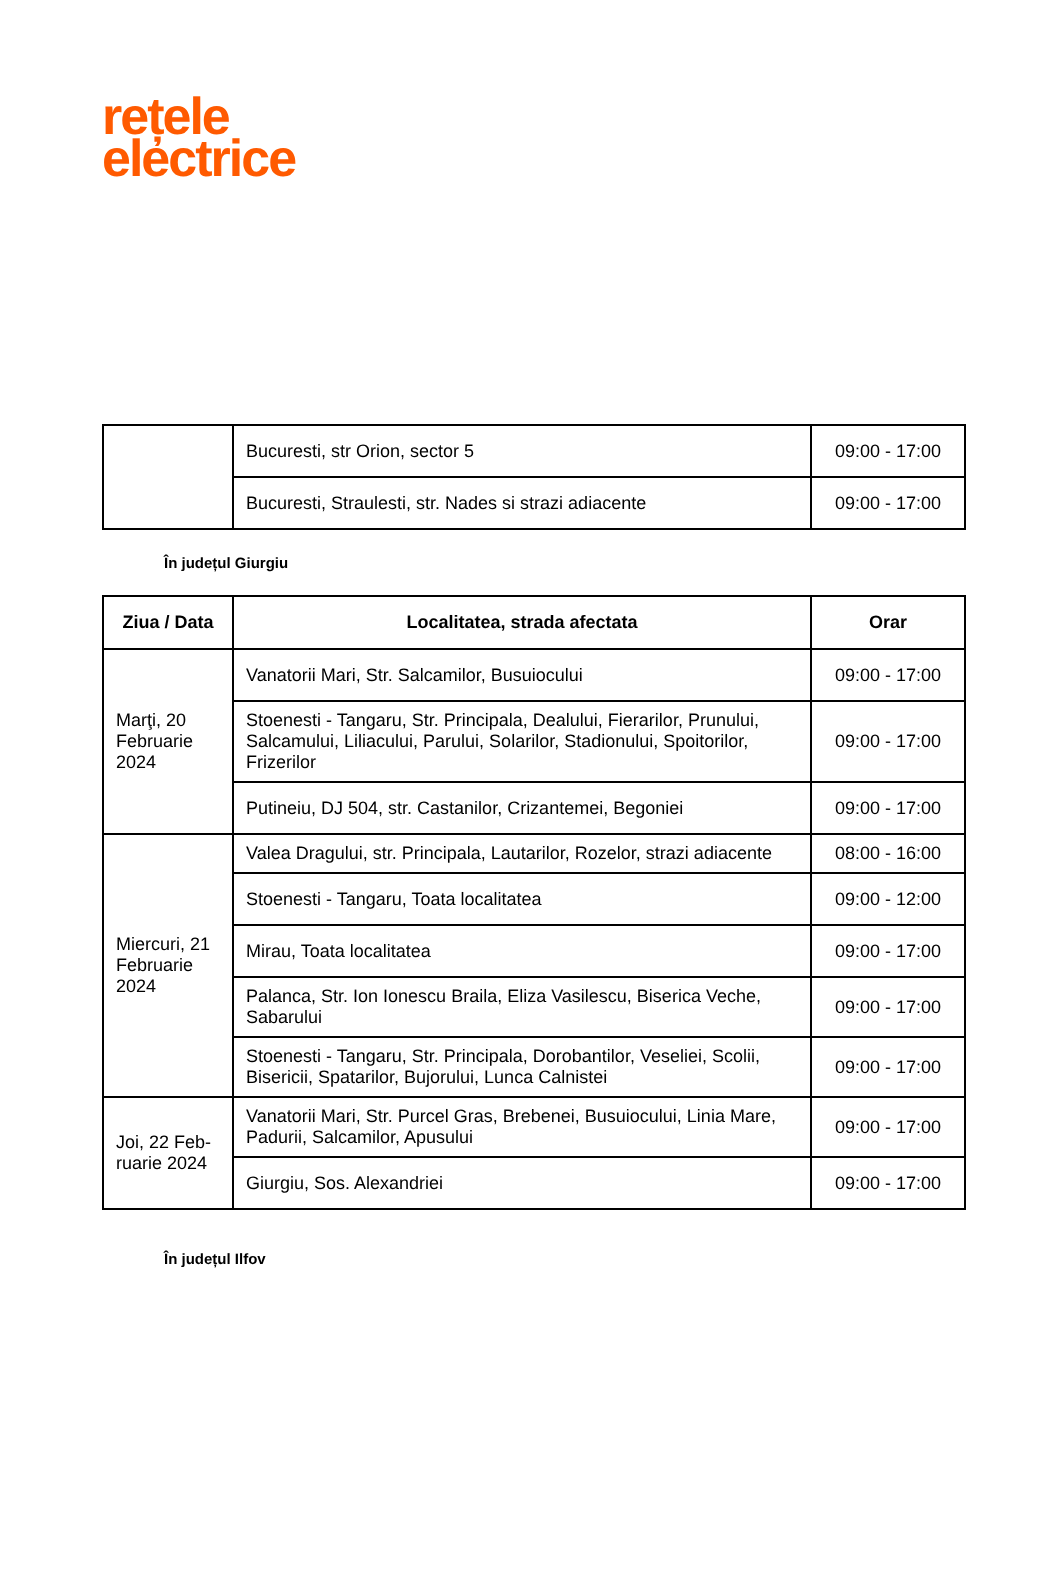rețele
electrice
| | Bucuresti, str Orion, sector 5 | 09:00 - 17:00 |
| | Bucuresti, Straulesti, str. Nades si strazi adiacente | 09:00 - 17:00 |
În județul Giurgiu
| Ziua / Data | Localitatea, strada afectata | Orar |
| --- | --- | --- |
| Marţi, 20 Februarie 2024 | Vanatorii Mari, Str. Salcamilor, Busuiocului | 09:00 - 17:00 |
| | Stoenesti - Tangaru, Str. Principala, Dealului, Fierarilor, Prunului, Salcamului, Liliacului, Parului, Solarilor, Stadionului, Spoitorilor, Frizerilor | 09:00 - 17:00 |
| | Putineiu, DJ 504, str. Castanilor, Crizantemei, Begoniei | 09:00 - 17:00 |
| Miercuri, 21 Februarie 2024 | Valea Dragului, str. Principala, Lautarilor, Rozelor, strazi adiacente | 08:00 - 16:00 |
| | Stoenesti - Tangaru, Toata localitatea | 09:00 - 12:00 |
| | Mirau, Toata localitatea | 09:00 - 17:00 |
| | Palanca, Str. Ion Ionescu Braila, Eliza Vasilescu, Biserica Veche, Sabarului | 09:00 - 17:00 |
| | Stoenesti - Tangaru, Str. Principala, Dorobantilor, Veseliei, Scolii, Bisericii, Spatarilor, Bujorului, Lunca Calnistei | 09:00 - 17:00 |
| Joi, 22 Feb-ruarie 2024 | Vanatorii Mari, Str. Purcel Gras, Brebenei, Busuiocului, Linia Mare, Padurii, Salcamilor, Apusului | 09:00 - 17:00 |
| | Giurgiu, Sos. Alexandriei | 09:00 - 17:00 |
În județul Ilfov